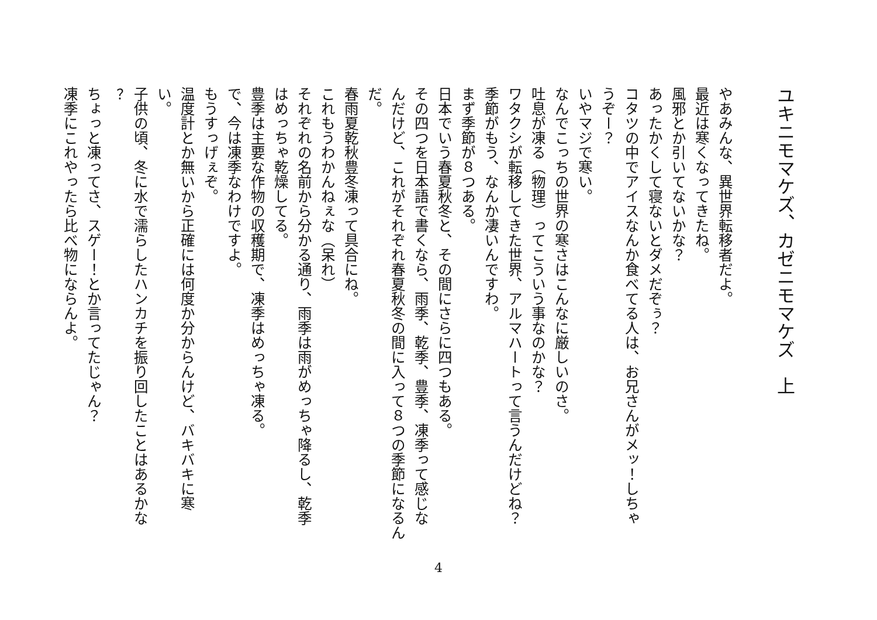ユキニモマケズ、カゼニモマケズ　上
やあみんな、異世界転移者だよ。
最近は寒くなってきたね。
風邪とか引いてないかな？
あったかくして寝ないとダメだぞぅ？
コタツの中でアイスなんか食べてる人は、お兄さんがメッ！しちゃ
うぞー？
いやマジで寒い。
なんでこっちの世界の寒さはこんなに厳しいのさ。
吐息が凍る（物理）ってこういう事なのかな？
ワタクシが転移してきた世界、アルマハートって言うんだけどね？
季節がもう、なんか凄いんですわ。
まず季節が８つある。
日本でいう春夏秋冬と、その間にさらに四つもある。
その四つを日本語で書くなら、雨季、乾季、豊季、凍季って感じな
んだけど、これがそれぞれ春夏秋冬の間に入って８つの季節になるん
だ。
春雨夏乾秋豊冬凍って具合にね。
これもうわかんねぇな（呆れ）
それぞれの名前から分かる通り、雨季は雨がめっちゃ降るし、乾季
はめっちゃ乾燥してる。
豊季は主要な作物の収穫期で、凍季はめっちゃ凍る。
で、今は凍季なわけですよ。
もうすっげぇぞ。
温度計とか無いから正確には何度か分からんけど、バキバキに寒
い。
子供の頃、冬に水で濡らしたハンカチを振り回したことはあるかな
？
ちょっと凍ってさ、スゲー！とか言ってたじゃん？
凍季にこれやったら比べ物にならんよ。
4